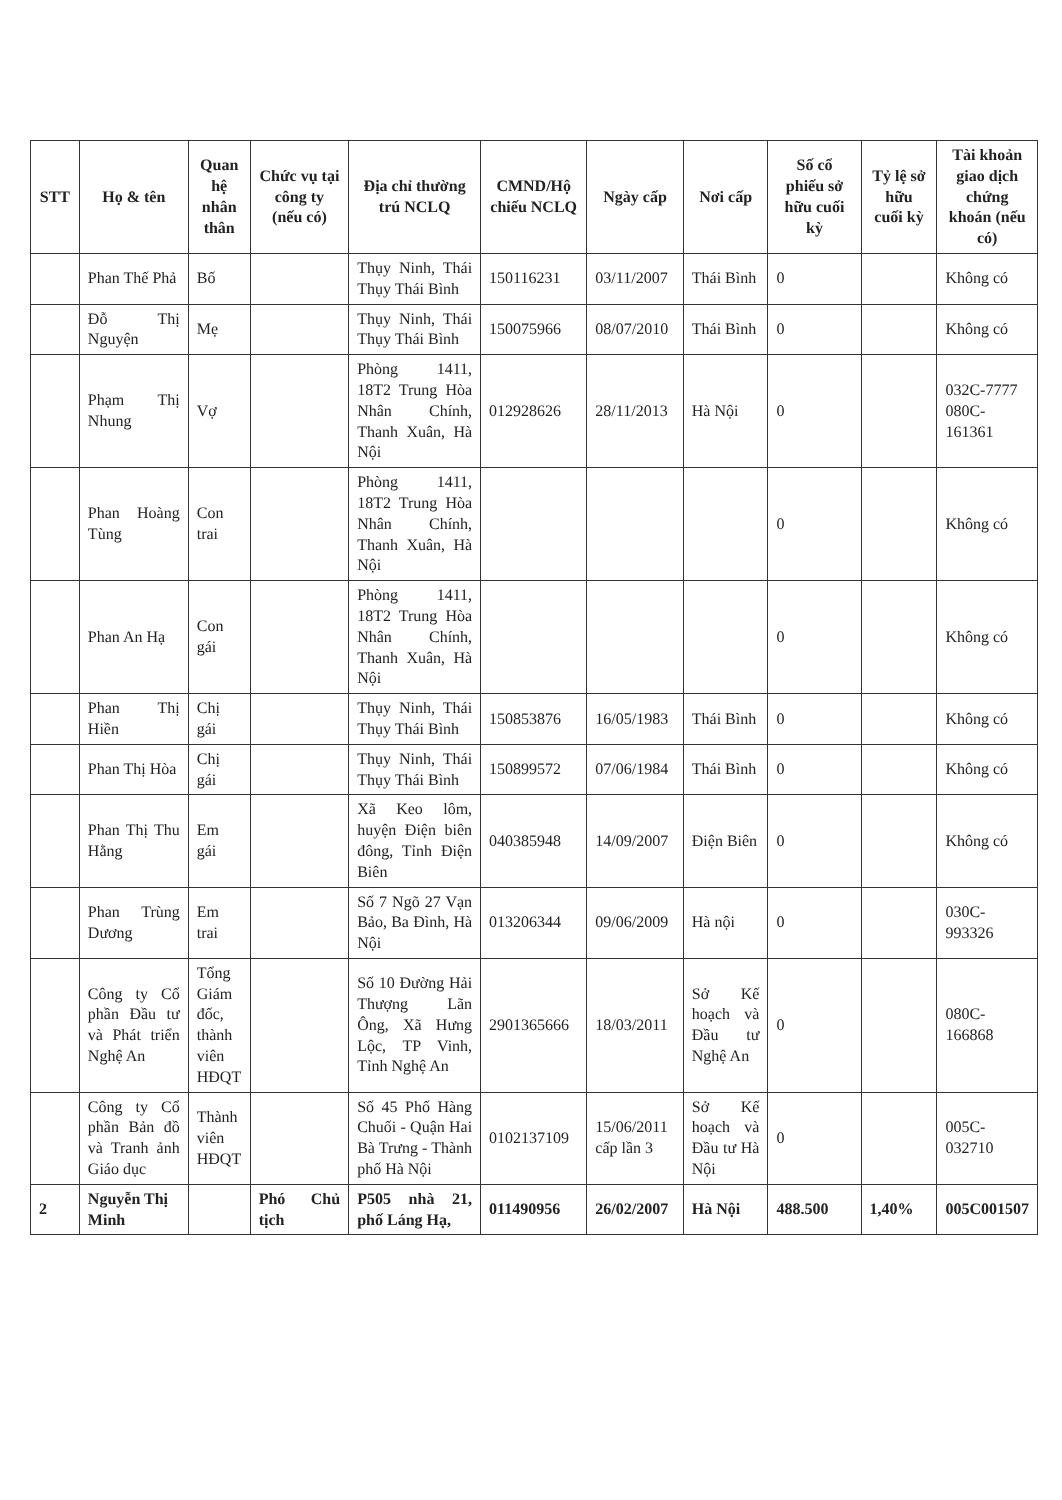| STT | Họ & tên | Quan hệ nhân thân | Chức vụ tại công ty (nếu có) | Địa chỉ thường trú NCLQ | CMND/Hộ chiếu NCLQ | Ngày cấp | Nơi cấp | Số cổ phiếu sở hữu cuối kỳ | Tỷ lệ sở hữu cuối kỳ | Tài khoản giao dịch chứng khoán (nếu có) |
| --- | --- | --- | --- | --- | --- | --- | --- | --- | --- | --- |
| | Phan Thế Phả | Bố | | Thụy Ninh, Thái Thụy Thái Bình | 150116231 | 03/11/2007 | Thái Bình | 0 | | Không có |
| | Đỗ Thị Nguyện | Mẹ | | Thụy Ninh, Thái Thụy Thái Bình | 150075966 | 08/07/2010 | Thái Bình | 0 | | Không có |
| | Phạm Thị Nhung | Vợ | | Phòng 1411, 18T2 Trung Hòa Nhân Chính, Thanh Xuân, Hà Nội | 012928626 | 28/11/2013 | Hà Nội | 0 | | 032C-7777 080C-161361 |
| | Phan Hoàng Tùng | Con trai | | Phòng 1411, 18T2 Trung Hòa Nhân Chính, Thanh Xuân, Hà Nội | | | | 0 | | Không có |
| | Phan An Hạ | Con gái | | Phòng 1411, 18T2 Trung Hòa Nhân Chính, Thanh Xuân, Hà Nội | | | | 0 | | Không có |
| | Phan Thị Hiền | Chị gái | | Thụy Ninh, Thái Thụy Thái Bình | 150853876 | 16/05/1983 | Thái Bình | 0 | | Không có |
| | Phan Thị Hòa | Chị gái | | Thụy Ninh, Thái Thụy Thái Bình | 150899572 | 07/06/1984 | Thái Bình | 0 | | Không có |
| | Phan Thị Thu Hằng | Em gái | | Xã Keo lôm, huyện Điện biên đông, Tỉnh Điện Biên | 040385948 | 14/09/2007 | Điện Biên | 0 | | Không có |
| | Phan Trùng Dương | Em trai | | Số 7 Ngõ 27 Vạn Bảo, Ba Đình, Hà Nội | 013206344 | 09/06/2009 | Hà nội | 0 | | 030C-993326 |
| | Công ty Cổ phần Đầu tư và Phát triển Nghệ An | Tổng Giám đốc, thành viên HĐQT | | Số 10 Đường Hải Thượng Lãn Ông, Xã Hưng Lộc, TP Vinh, Tỉnh Nghệ An | 2901365666 | 18/03/2011 | Sở Kế hoạch và Đầu tư Nghệ An | 0 | | 080C-166868 |
| | Công ty Cổ phần Bản đồ và Tranh ảnh Giáo dục | Thành viên HĐQT | | Số 45 Phố Hàng Chuối - Quận Hai Bà Trưng - Thành phố Hà Nội | 0102137109 | 15/06/2011 cấp lần 3 | Sở Kế hoạch và Đầu tư Hà Nội | 0 | | 005C-032710 |
| 2 | Nguyễn Thị Minh | | Phó Chủ tịch | P505 nhà 21, phố Láng Hạ, | 011490956 | 26/02/2007 | Hà Nội | 488.500 | 1,40% | 005C001507 |